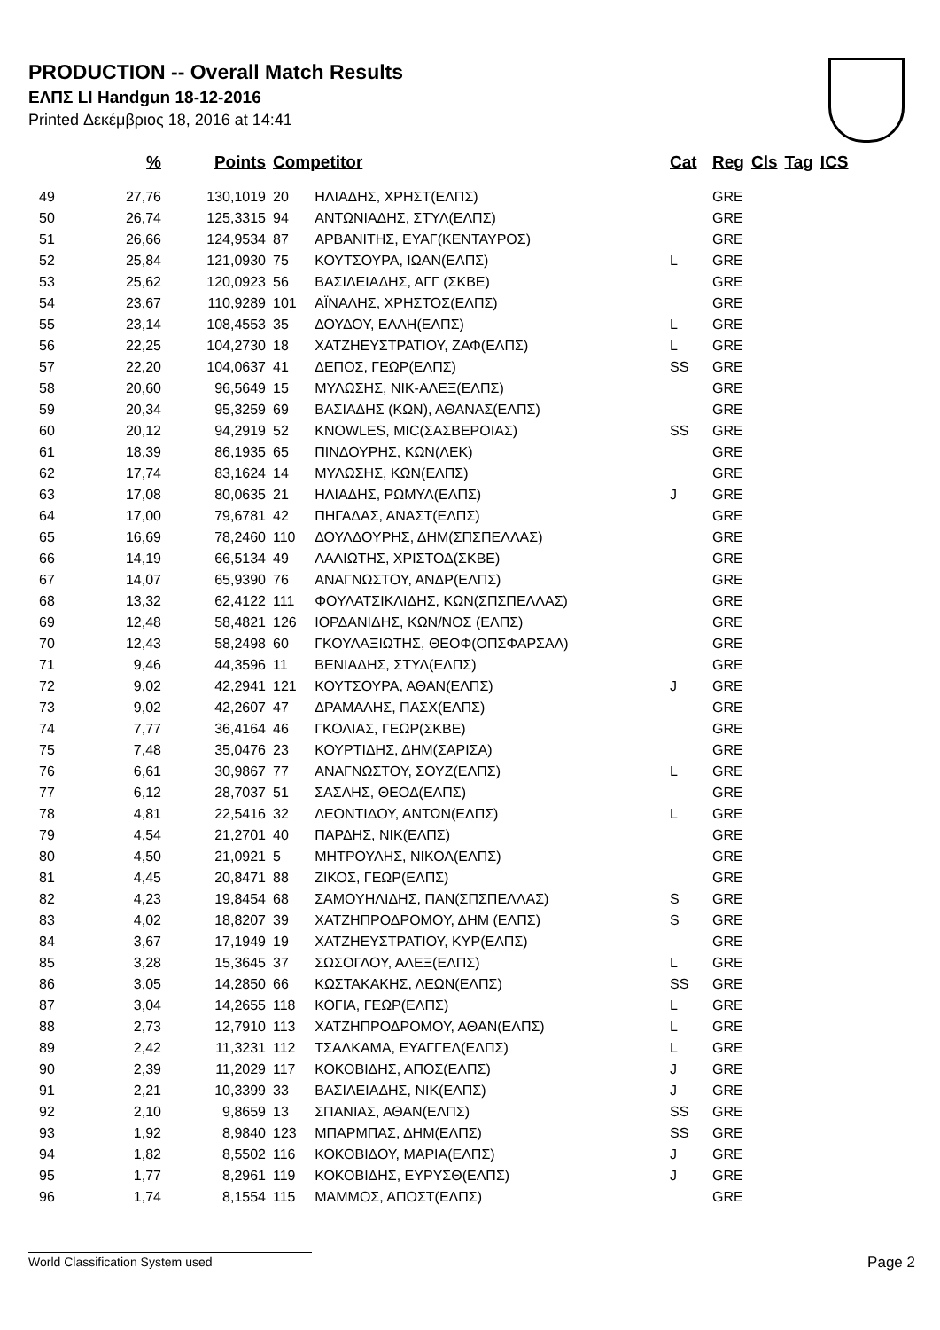PRODUCTION -- Overall Match Results
ΕΛΠΣ LI Handgun 18-12-2016
Printed Δεκέμβριος 18, 2016 at 14:41
| | % | Points | Competitor | | Cat | Reg | Cls | Tag | ICS |
| --- | --- | --- | --- | --- | --- | --- | --- | --- | --- |
| 49 | 27,76 | 130,1019 | 20 | ΗΛΙΑΔΗΣ, ΧΡΗΣΤ(ΕΛΠΣ) | | GRE | | | |
| 50 | 26,74 | 125,3315 | 94 | ΑΝΤΩΝΙΑΔΗΣ, ΣΤΥΛ(ΕΛΠΣ) | | GRE | | | |
| 51 | 26,66 | 124,9534 | 87 | ΑΡΒΑΝΙΤΗΣ, ΕΥΑΓ(ΚΕΝΤΑΥΡΟΣ) | | GRE | | | |
| 52 | 25,84 | 121,0930 | 75 | ΚΟΥΤΣΟΥΡΑ, ΙΩΑΝ(ΕΛΠΣ) | L | GRE | | | |
| 53 | 25,62 | 120,0923 | 56 | ΒΑΣΙΛΕΙΑΔΗΣ, ΑΓΓ (ΣΚΒΕ) | | GRE | | | |
| 54 | 23,67 | 110,9289 | 101 | ΑΪΝΑΛΗΣ, ΧΡΗΣΤΟΣ(ΕΛΠΣ) | | GRE | | | |
| 55 | 23,14 | 108,4553 | 35 | ΔΟΥΔΟΥ, ΕΛΛΗ(ΕΛΠΣ) | L | GRE | | | |
| 56 | 22,25 | 104,2730 | 18 | ΧΑΤΖΗΕΥΣΤΡΑΤΙΟΥ, ΖΑΦ(ΕΛΠΣ) | L | GRE | | | |
| 57 | 22,20 | 104,0637 | 41 | ΔΕΠΟΣ, ΓΕΩΡ(ΕΛΠΣ) | SS | GRE | | | |
| 58 | 20,60 | 96,5649 | 15 | ΜΥΛΩΣΗΣ, ΝΙΚ-ΑΛΕΞ(ΕΛΠΣ) | | GRE | | | |
| 59 | 20,34 | 95,3259 | 69 | ΒΑΣΙΑΔΗΣ (ΚΩΝ), ΑΘΑΝΑΣ(ΕΛΠΣ) | | GRE | | | |
| 60 | 20,12 | 94,2919 | 52 | KNOWLES, MIC(ΣΑΣΒΕΡΟΙΑΣ) | SS | GRE | | | |
| 61 | 18,39 | 86,1935 | 65 | ΠΙΝΔΟΥΡΗΣ, ΚΩΝ(ΛΕΚ) | | GRE | | | |
| 62 | 17,74 | 83,1624 | 14 | ΜΥΛΩΣΗΣ, ΚΩΝ(ΕΛΠΣ) | | GRE | | | |
| 63 | 17,08 | 80,0635 | 21 | ΗΛΙΑΔΗΣ, ΡΩΜΥΛ(ΕΛΠΣ) | J | GRE | | | |
| 64 | 17,00 | 79,6781 | 42 | ΠΗΓΑΔΑΣ, ΑΝΑΣΤ(ΕΛΠΣ) | | GRE | | | |
| 65 | 16,69 | 78,2460 | 110 | ΔΟΥΛΔΟΥΡΗΣ, ΔΗΜ(ΣΠΣΠΕΛΛΑΣ) | | GRE | | | |
| 66 | 14,19 | 66,5134 | 49 | ΛΑΛΙΩΤΗΣ, ΧΡΙΣΤΟΔ(ΣΚΒΕ) | | GRE | | | |
| 67 | 14,07 | 65,9390 | 76 | ΑΝΑΓΝΩΣΤΟΥ, ΑΝΔΡ(ΕΛΠΣ) | | GRE | | | |
| 68 | 13,32 | 62,4122 | 111 | ΦΟΥΛΑΤΣΙΚΛΙΔΗΣ, ΚΩΝ(ΣΠΣΠΕΛΛΑΣ) | | GRE | | | |
| 69 | 12,48 | 58,4821 | 126 | ΙΟΡΔΑΝΙΔΗΣ, ΚΩΝ/ΝΟΣ (ΕΛΠΣ) | | GRE | | | |
| 70 | 12,43 | 58,2498 | 60 | ΓΚΟΥΛΑΞΙΩΤΗΣ, ΘΕΟΦ(ΟΠΣΦΑΡΣΑΛ) | | GRE | | | |
| 71 | 9,46 | 44,3596 | 11 | ΒΕΝΙΑΔΗΣ, ΣΤΥΛ(ΕΛΠΣ) | | GRE | | | |
| 72 | 9,02 | 42,2941 | 121 | ΚΟΥΤΣΟΥΡΑ, ΑΘΑΝ(ΕΛΠΣ) | J | GRE | | | |
| 73 | 9,02 | 42,2607 | 47 | ΔΡΑΜΑΛΗΣ, ΠΑΣΧ(ΕΛΠΣ) | | GRE | | | |
| 74 | 7,77 | 36,4164 | 46 | ΓΚΟΛΙΑΣ, ΓΕΩΡ(ΣΚΒΕ) | | GRE | | | |
| 75 | 7,48 | 35,0476 | 23 | ΚΟΥΡΤΙΔΗΣ, ΔΗΜ(ΣΑΡΙΣΑ) | | GRE | | | |
| 76 | 6,61 | 30,9867 | 77 | ΑΝΑΓΝΩΣΤΟΥ, ΣΟΥΖ(ΕΛΠΣ) | L | GRE | | | |
| 77 | 6,12 | 28,7037 | 51 | ΣΑΣΛΗΣ, ΘΕΟΔ(ΕΛΠΣ) | | GRE | | | |
| 78 | 4,81 | 22,5416 | 32 | ΛΕΟΝΤΙΔΟΥ, ΑΝΤΩΝ(ΕΛΠΣ) | L | GRE | | | |
| 79 | 4,54 | 21,2701 | 40 | ΠΑΡΔΗΣ, ΝΙΚ(ΕΛΠΣ) | | GRE | | | |
| 80 | 4,50 | 21,0921 | 5 | ΜΗΤΡΟΥΛΗΣ, ΝΙΚΟΛ(ΕΛΠΣ) | | GRE | | | |
| 81 | 4,45 | 20,8471 | 88 | ΖΙΚΟΣ, ΓΕΩΡ(ΕΛΠΣ) | | GRE | | | |
| 82 | 4,23 | 19,8454 | 68 | ΣΑΜΟΥΗΛΙΔΗΣ, ΠΑΝ(ΣΠΣΠΕΛΛΑΣ) | S | GRE | | | |
| 83 | 4,02 | 18,8207 | 39 | ΧΑΤΖΗΠΡΟΔΡΟΜΟΥ, ΔΗΜ (ΕΛΠΣ) | S | GRE | | | |
| 84 | 3,67 | 17,1949 | 19 | ΧΑΤΖΗΕΥΣΤΡΑΤΙΟΥ, ΚΥΡ(ΕΛΠΣ) | | GRE | | | |
| 85 | 3,28 | 15,3645 | 37 | ΣΩΣΟΓΛΟΥ, ΑΛΕΞ(ΕΛΠΣ) | L | GRE | | | |
| 86 | 3,05 | 14,2850 | 66 | ΚΩΣΤΑΚΑΚΗΣ, ΛΕΩΝ(ΕΛΠΣ) | SS | GRE | | | |
| 87 | 3,04 | 14,2655 | 118 | ΚΟΓΙΑ, ΓΕΩΡ(ΕΛΠΣ) | L | GRE | | | |
| 88 | 2,73 | 12,7910 | 113 | ΧΑΤΖΗΠΡΟΔΡΟΜΟΥ, ΑΘΑΝ(ΕΛΠΣ) | L | GRE | | | |
| 89 | 2,42 | 11,3231 | 112 | ΤΣΑΛΚΑΜΑ, ΕΥΑΓΓΕΛ(ΕΛΠΣ) | L | GRE | | | |
| 90 | 2,39 | 11,2029 | 117 | ΚΟΚΟΒΙΔΗΣ, ΑΠΟΣ(ΕΛΠΣ) | J | GRE | | | |
| 91 | 2,21 | 10,3399 | 33 | ΒΑΣΙΛΕΙΑΔΗΣ, ΝΙΚ(ΕΛΠΣ) | J | GRE | | | |
| 92 | 2,10 | 9,8659 | 13 | ΣΠΑΝΙΑΣ, ΑΘΑΝ(ΕΛΠΣ) | SS | GRE | | | |
| 93 | 1,92 | 8,9840 | 123 | ΜΠΑΡΜΠΑΣ, ΔΗΜ(ΕΛΠΣ) | SS | GRE | | | |
| 94 | 1,82 | 8,5502 | 116 | ΚΟΚΟΒΙΔΟΥ, ΜΑΡΙΑ(ΕΛΠΣ) | J | GRE | | | |
| 95 | 1,77 | 8,2961 | 119 | ΚΟΚΟΒΙΔΗΣ, ΕΥΡΥΣΘ(ΕΛΠΣ) | J | GRE | | | |
| 96 | 1,74 | 8,1554 | 115 | ΜΑΜΜΟΣ, ΑΠΟΣΤ(ΕΛΠΣ) | | GRE | | | |
World Classification System used Page 2